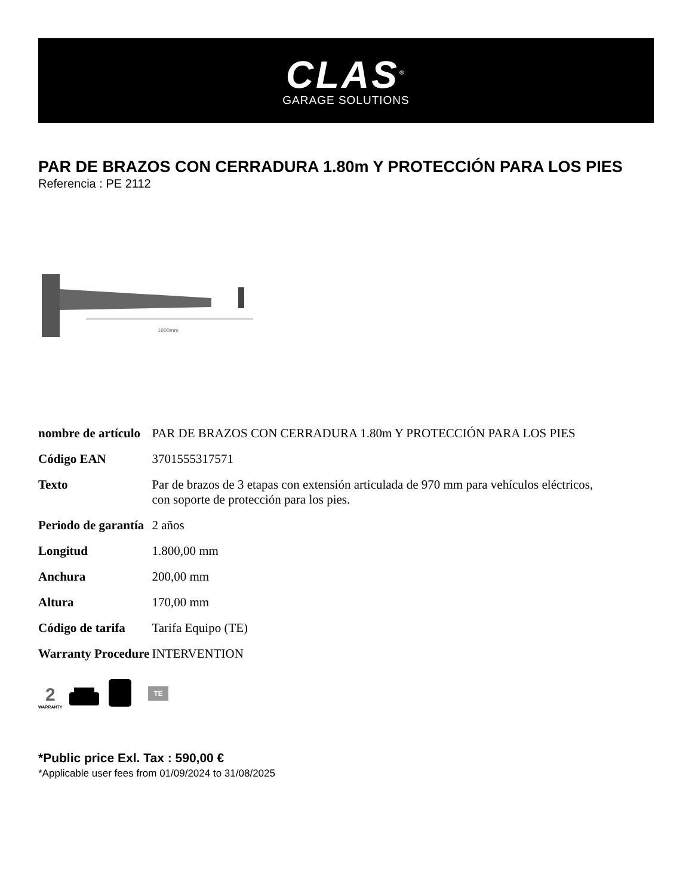CLAS<sup>®</sup>
GARAGE SOLUTIONS
PAR DE BRAZOS CON CERRADURA 1.80m Y PROTECCIÓN PARA LOS PIES
Referencia : PE 2112
1800mm
| nombre de artículo | PAR DE BRAZOS CON CERRADURA 1.80m Y PROTECCIÓN PARA LOS PIES |
| Código EAN | 3701555317571 |
| Texto | Par de brazos de 3 etapas con extensión articulada de 970 mm para vehículos eléctricos, con soporte de protección para los pies. |
| Periodo de garantía | 2 años |
| Longitud | 1.800,00 mm |
| Anchura | 200,00 mm |
| Altura | 170,00 mm |
| Código de tarifa | Tarifa Equipo (TE) |
| Warranty Procedure | INTERVENTION |
2
WARRANTY
TE
*Public price Exl. Tax : 590,00 €
*Applicable user fees from 01/09/2024 to 31/08/2025